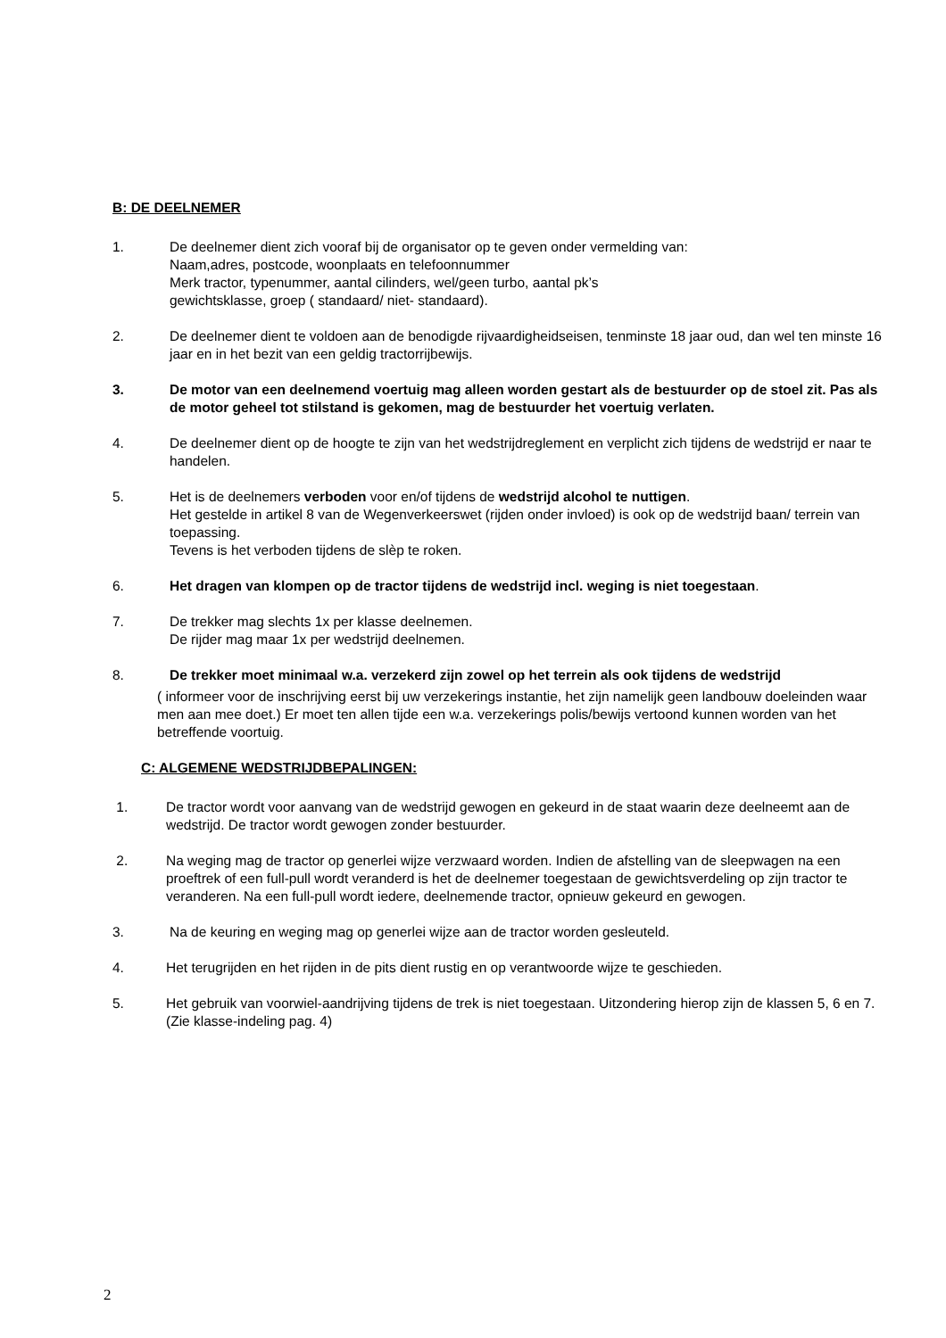B: DE DEELNEMER
1. De deelnemer dient zich vooraf bij de organisator op te geven onder vermelding van:
Naam,adres, postcode, woonplaats en telefoonnummer
Merk tractor, typenummer, aantal cilinders, wel/geen turbo, aantal pk’s
gewichtsklasse, groep ( standaard/ niet- standaard).
2. De deelnemer dient te voldoen aan de benodigde rijvaardigheidseisen, tenminste 18 jaar oud, dan wel ten minste 16 jaar en in het bezit van een geldig tractorrijbewijs.
3. De motor van een deelnemend voertuig mag alleen worden gestart als de bestuurder op de stoel zit. Pas als de motor geheel tot stilstand is gekomen, mag de bestuurder het voertuig verlaten.
4. De deelnemer dient op de hoogte te zijn van het wedstrijdreglement en verplicht zich tijdens de wedstrijd er naar te handelen.
5. Het is de deelnemers verboden voor en/of tijdens de wedstrijd alcohol te nuttigen.
Het gestelde in artikel 8 van de Wegenverkeerswet (rijden onder invloed) is ook op de wedstrijd baan/ terrein van toepassing.
Tevens is het verboden tijdens de slèp te roken.
6. Het dragen van klompen op de tractor tijdens de wedstrijd incl. weging is niet toegestaan.
7. De trekker mag slechts 1x per klasse deelnemen.
De rijder mag maar 1x per wedstrijd deelnemen.
8. De trekker moet minimaal w.a. verzekerd zijn zowel op het terrein als ook tijdens de wedstrijd
( informeer voor de inschrijving eerst bij uw verzekerings instantie, het zijn namelijk geen landbouw doeleinden waar men aan mee doet.) Er moet ten allen tijde een w.a. verzekerings polis/bewijs vertoond kunnen worden van het betreffende voortuig.
C: ALGEMENE WEDSTRIJDBEPALINGEN:
1. De tractor wordt voor aanvang van de wedstrijd gewogen en gekeurd in de staat waarin deze deelneemt aan de wedstrijd. De tractor wordt gewogen zonder bestuurder.
2. Na weging mag de tractor op generlei wijze verzwaard worden. Indien de afstelling van de sleepwagen na een proeftrek of een full-pull wordt veranderd is het de deelnemer toegestaan de gewichtsverdeling op zijn tractor te veranderen. Na een full-pull wordt iedere, deelnemende tractor, opnieuw gekeurd en gewogen.
3. Na de keuring en weging mag op generlei wijze aan de tractor worden gesleuteld.
4. Het terugrijden en het rijden in de pits dient rustig en op verantwoorde wijze te geschieden.
5. Het gebruik van voorwiel-aandrijving tijdens de trek is niet toegestaan. Uitzondering hierop zijn de klassen 5, 6 en 7. (Zie klasse-indeling pag. 4)
2